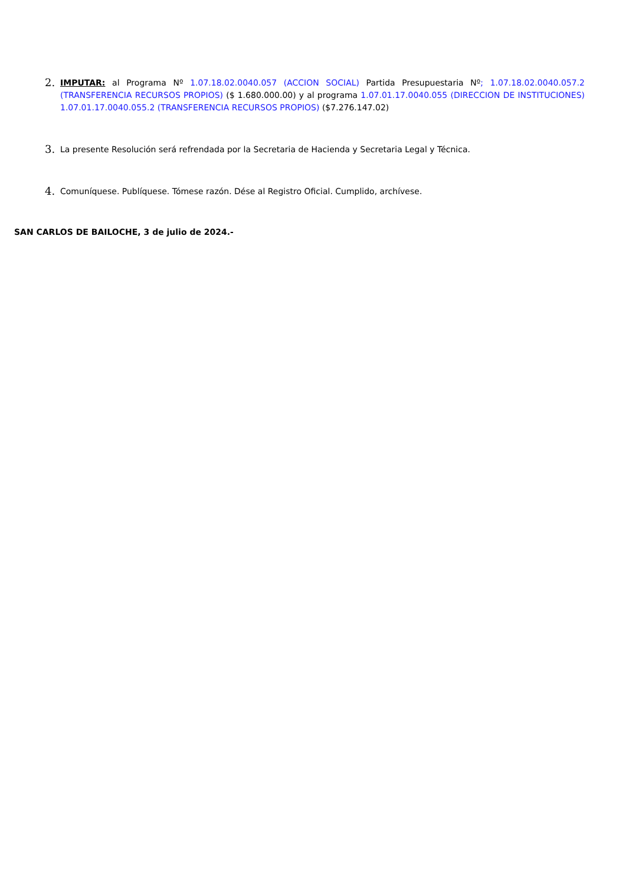2.
IMPUTAR: al Programa Nº 1.07.18.02.0040.057 (ACCION SOCIAL) Partida Presupuestaria Nº; 1.07.18.02.0040.057.2 (TRANSFERENCIA RECURSOS PROPIOS) ($ 1.680.000.00) y al programa 1.07.01.17.0040.055 (DIRECCION DE INSTITUCIONES) 1.07.01.17.0040.055.2 (TRANSFERENCIA RECURSOS PROPIOS) ($7.276.147.02)
3.
La presente Resolución será refrendada por la Secretaria de Hacienda y Secretaria Legal y Técnica.
4.
Comuníquese. Publíquese. Tómese razón. Dése al Registro Oficial. Cumplido, archívese.
SAN CARLOS DE BAILOCHE, 3 de julio de 2024.-